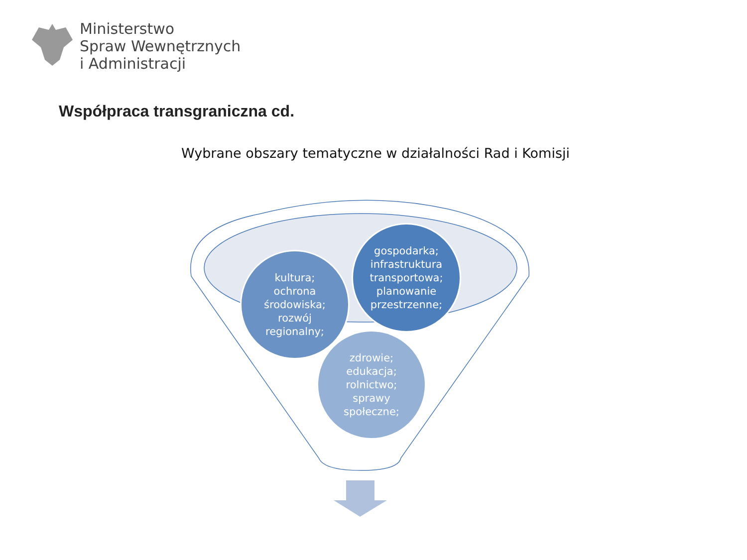Ministerstwo
Spraw Wewnętrznych
i Administracji
Współpraca transgraniczna cd.
Wybrane obszary tematyczne w działalności Rad i Komisji
kultura;
ochrona
środowiska;
rozwój
regionalny;
gospodarka;
infrastruktura
transportowa;
planowanie
przestrzenne;
zdrowie;
edukacja;
rolnictwo;
sprawy
społeczne;